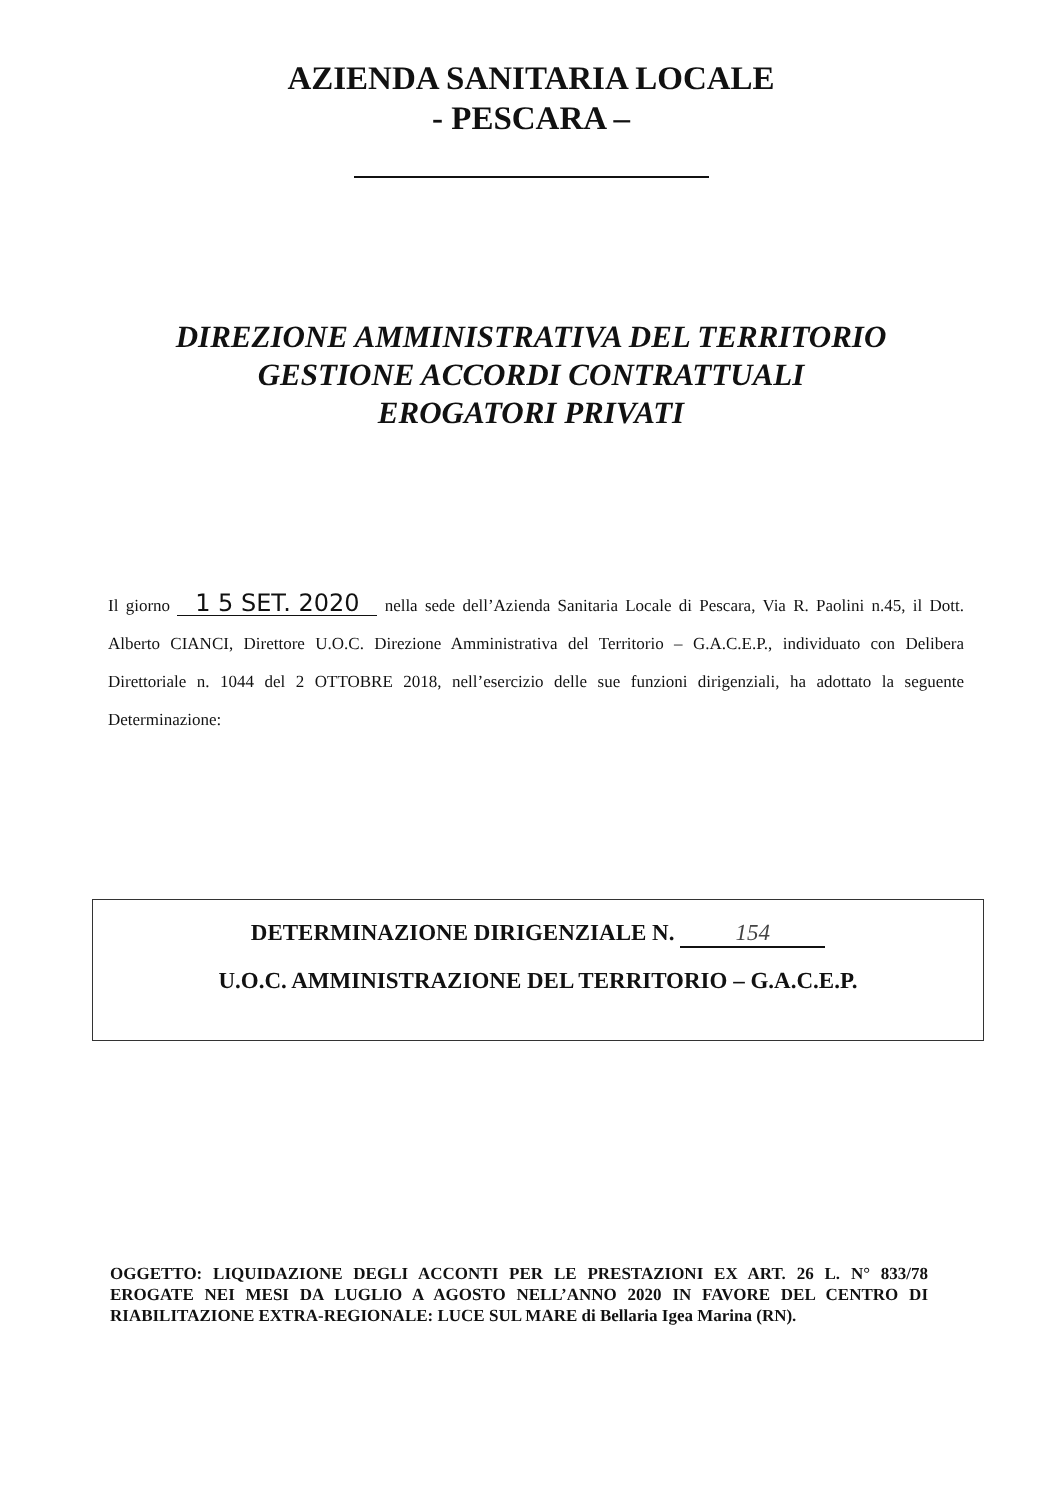AZIENDA SANITARIA LOCALE
- PESCARA –
DIREZIONE AMMINISTRATIVA DEL TERRITORIO
GESTIONE ACCORDI CONTRATTUALI
EROGATORI PRIVATI
Il giorno 1 5 SET. 2020 nella sede dell’Azienda Sanitaria Locale di Pescara, Via R. Paolini n.45, il Dott. Alberto CIANCI, Direttore U.O.C. Direzione Amministrativa del Territorio – G.A.C.E.P., individuato con Delibera Direttoriale n. 1044 del 2 OTTOBRE 2018, nell’esercizio delle sue funzioni dirigenziali, ha adottato la seguente Determinazione:
DETERMINAZIONE DIRIGENZIALE N. 154
U.O.C. AMMINISTRAZIONE DEL TERRITORIO – G.A.C.E.P.
OGGETTO: LIQUIDAZIONE DEGLI ACCONTI PER LE PRESTAZIONI EX ART. 26 L. N° 833/78 EROGATE NEI MESI DA LUGLIO A AGOSTO NELL’ANNO 2020 IN FAVORE DEL CENTRO DI RIABILITAZIONE EXTRA-REGIONALE: LUCE SUL MARE di Bellaria Igea Marina (RN).